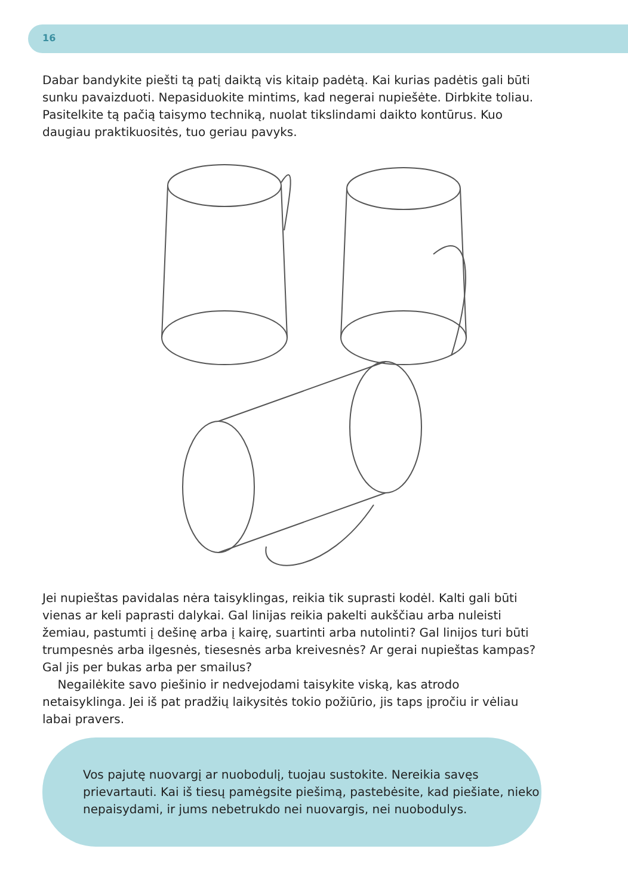16
Dabar bandykite piešti tą patį daiktą vis kitaip padėtą. Kai kurias padėtis gali būti sunku pavaizduoti. Nepasiduokite mintims, kad negerai nupiešėte. Dirbkite toliau. Pasitelkite tą pačią taisymo techniką, nuolat tikslindami daikto kontūrus. Kuo daugiau praktikuositės, tuo geriau pavyks.
Jei nupieštas pavidalas nėra taisyklingas, reikia tik suprasti kodėl. Kalti gali būti vienas ar keli paprasti dalykai. Gal linijas reikia pakelti aukščiau arba nuleisti žemiau, pastumti į dešinę arba į kairę, suartinti arba nutolinti? Gal linijos turi būti trumpesnės arba ilgesnės, tiesesnės arba kreivesnės? Ar gerai nupieštas kampas? Gal jis per bukas arba per smailus?
Negailėkite savo piešinio ir nedvejodami taisykite viską, kas atrodo netaisyklinga. Jei iš pat pradžių laikysitės tokio požiūrio, jis taps įpročiu ir vėliau labai pravers.
Vos pajutę nuovargį ar nuobodulį, tuojau sustokite. Nereikia savęs prievartauti. Kai iš tiesų pamėgsite piešimą, pastebėsite, kad piešiate, nieko nepaisydami, ir jums nebetrukdo nei nuovargis, nei nuobodulys.